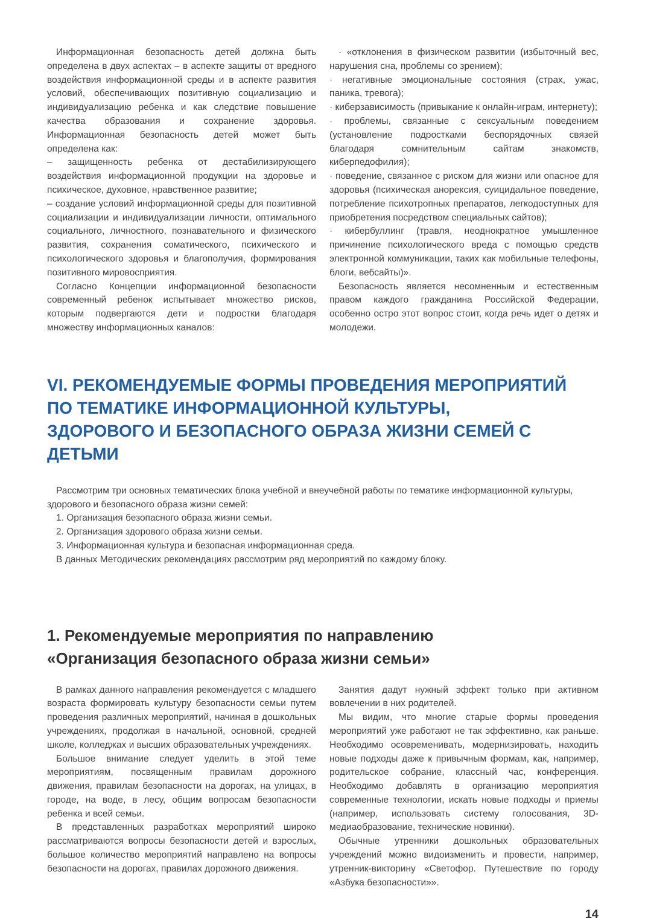Информационная безопасность детей должна быть определена в двух аспектах – в аспекте защиты от вредного воздействия информационной среды и в аспекте развития условий, обеспечивающих позитивную социализацию и индивидуализацию ребенка и как следствие повышение качества образования и сохранение здоровья. Информационная безопасность детей может быть определена как:
– защищенность ребенка от дестабилизирующего воздействия информационной продукции на здоровье и психическое, духовное, нравственное развитие;
– создание условий информационной среды для позитивной социализации и индивидуализации личности, оптимального социального, личностного, познавательного и физического развития, сохранения соматического, психического и психологического здоровья и благополучия, формирования позитивного мировосприятия.
Согласно Концепции информационной безопасности современный ребенок испытывает множество рисков, которым подвергаются дети и подростки благодаря множеству информационных каналов:
· «отклонения в физическом развитии (избыточный вес, нарушения сна, проблемы со зрением);
· негативные эмоциональные состояния (страх, ужас, паника, тревога);
· киберзависимость (привыкание к онлайн-играм, интернету);
· проблемы, связанные с сексуальным поведением (установление подростками беспорядочных связей благодаря сомнительным сайтам знакомств, киберпедофилия);
· поведение, связанное с риском для жизни или опасное для здоровья (психическая анорексия, суицидальное поведение, потребление психотропных препаратов, легкодоступных для приобретения посредством специальных сайтов);
· кибербуллинг (травля, неоднократное умышленное причинение психологического вреда с помощью средств электронной коммуникации, таких как мобильные телефоны, блоги, вебсайты)».
Безопасность является несомненным и естественным правом каждого гражданина Российской Федерации, особенно остро этот вопрос стоит, когда речь идет о детях и молодежи.
VI. РЕКОМЕНДУЕМЫЕ ФОРМЫ ПРОВЕДЕНИЯ МЕРОПРИЯТИЙ
ПО ТЕМАТИКЕ ИНФОРМАЦИОННОЙ КУЛЬТУРЫ,
ЗДОРОВОГО И БЕЗОПАСНОГО ОБРАЗА ЖИЗНИ СЕМЕЙ С ДЕТЬМИ
Рассмотрим три основных тематических блока учебной и внеучебной работы по тематике информационной культуры, здорового и безопасного образа жизни семей:
1. Организация безопасного образа жизни семьи.
2. Организация здорового образа жизни семьи.
3. Информационная культура и безопасная информационная среда.
В данных Методических рекомендациях рассмотрим ряд мероприятий по каждому блоку.
1. Рекомендуемые мероприятия по направлению
«Организация безопасного образа жизни семьи»
В рамках данного направления рекомендуется с младшего возраста формировать культуру безопасности семьи путем проведения различных мероприятий, начиная в дошкольных учреждениях, продолжая в начальной, основной, средней школе, колледжах и высших образовательных учреждениях.
Большое внимание следует уделить в этой теме мероприятиям, посвященным правилам дорожного движения, правилам безопасности на дорогах, на улицах, в городе, на воде, в лесу, общим вопросам безопасности ребенка и всей семьи.
В представленных разработках мероприятий широко рассматриваются вопросы безопасности детей и взрослых, большое количество мероприятий направлено на вопросы безопасности на дорогах, правилах дорожного движения.
Занятия дадут нужный эффект только при активном вовлечении в них родителей.
Мы видим, что многие старые формы проведения мероприятий уже работают не так эффективно, как раньше. Необходимо осовременивать, модернизировать, находить новые подходы даже к привычным формам, как, например, родительское собрание, классный час, конференция. Необходимо добавлять в организацию мероприятия современные технологии, искать новые подходы и приемы (например, использовать систему голосования, 3D-медиаобразование, технические новинки).
Обычные утренники дошкольных образовательных учреждений можно видоизменить и провести, например, утренник-викторину «Светофор. Путешествие по городу «Азбука безопасности»».
14